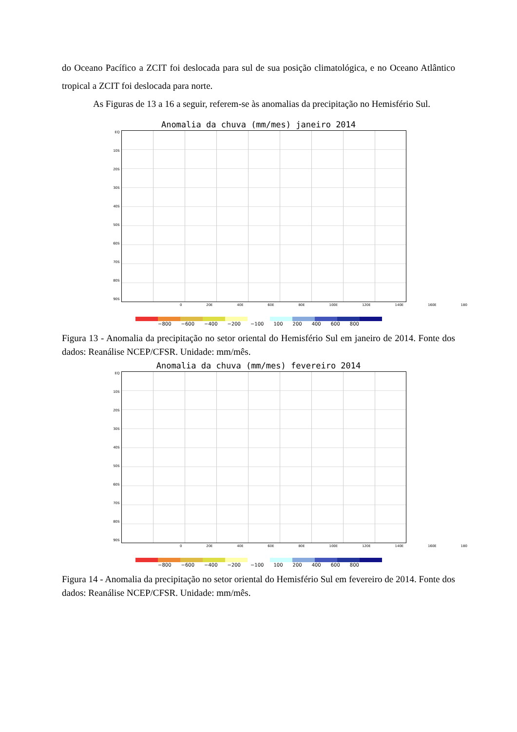do Oceano Pacífico a ZCIT foi deslocada para sul de sua posição climatológica, e no Oceano Atlântico tropical a ZCIT foi deslocada para norte.
As Figuras de 13 a 16 a seguir, referem-se às anomalias da precipitação no Hemisfério Sul.
Anomalia da chuva (mm/mes) janeiro 2014
EQ
10S
20S
30S
40S
50S
60S
70S
80S
90S
0 20E 40E 60E 80E 100E 120E 140E 160E 180
−800 −600 −400 −200 −100 100 200 400 600 800
Figura 13 - Anomalia da precipitação no setor oriental do Hemisfério Sul em janeiro de 2014. Fonte dos dados: Reanálise NCEP/CFSR. Unidade: mm/mês.
Anomalia da chuva (mm/mes) fevereiro 2014
EQ
10S
20S
30S
40S
50S
60S
70S
80S
90S
0 20E 40E 60E 80E 100E 120E 140E 160E 180
−800 −600 −400 −200 −100 100 200 400 600 800
Figura 14 - Anomalia da precipitação no setor oriental do Hemisfério Sul em fevereiro de 2014. Fonte dos dados: Reanálise NCEP/CFSR. Unidade: mm/mês.